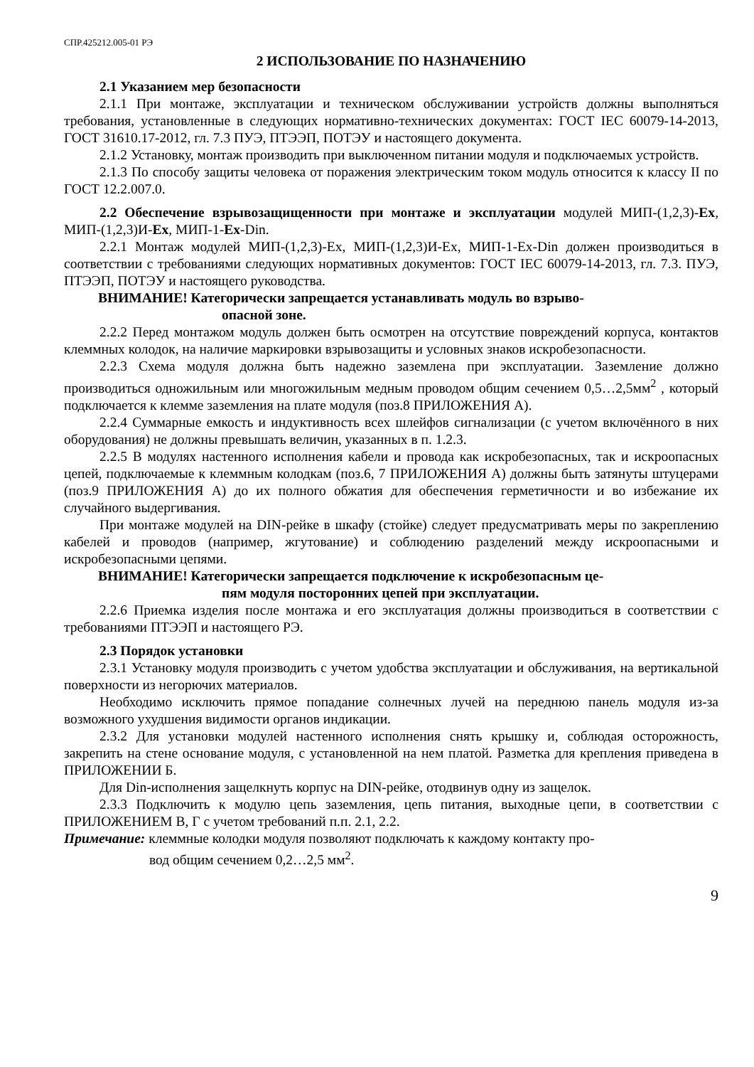СПР.425212.005-01 РЭ
2 ИСПОЛЬЗОВАНИЕ ПО НАЗНАЧЕНИЮ
2.1 Указанием мер безопасности
2.1.1 При монтаже, эксплуатации и техническом обслуживании устройств должны выполняться требования, установленные в следующих нормативно-технических документах: ГОСТ IEC 60079-14-2013, ГОСТ 31610.17-2012, гл. 7.3 ПУЭ, ПТЭЭП, ПОТЭУ и настоящего документа.
2.1.2 Установку, монтаж производить при выключенном питании модуля и подключаемых устройств.
2.1.3 По способу защиты человека от поражения электрическим током модуль относится к классу II по ГОСТ 12.2.007.0.
2.2 Обеспечение взрывозащищенности при монтаже и эксплуатации модулей МИП-(1,2,3)-Ex, МИП-(1,2,3)И-Ex, МИП-1-Ex-Din.
2.2.1 Монтаж модулей МИП-(1,2,3)-Ex, МИП-(1,2,3)И-Ex, МИП-1-Ex-Din должен производиться в соответствии с требованиями следующих нормативных документов: ГОСТ IEC 60079-14-2013, гл. 7.3. ПУЭ, ПТЭЭП, ПОТЭУ и настоящего руководства.
ВНИМАНИЕ! Категорически запрещается устанавливать модуль во взрыво-
опасной зоне.
2.2.2 Перед монтажом модуль должен быть осмотрен на отсутствие повреждений корпуса, контактов клеммных колодок, на наличие маркировки взрывозащиты и условных знаков искробезопасности.
2.2.3 Схема модуля должна быть надежно заземлена при эксплуатации. Заземление должно производиться одножильным или многожильным медным проводом общим сечением 0,5…2,5мм<sup>2</sup> , который подключается к клемме заземления на плате модуля (поз.8 ПРИЛОЖЕНИЯ А).
2.2.4 Суммарные емкость и индуктивность всех шлейфов сигнализации (с учетом включённого в них оборудования) не должны превышать величин, указанных в п. 1.2.3.
2.2.5 В модулях настенного исполнения кабели и провода как искробезопасных, так и искроопасных цепей, подключаемые к клеммным колодкам (поз.6, 7 ПРИЛОЖЕНИЯ А) должны быть затянуты штуцерами (поз.9 ПРИЛОЖЕНИЯ А) до их полного обжатия для обеспечения герметичности и во избежание их случайного выдергивания.
При монтаже модулей на DIN-рейке в шкафу (стойке) следует предусматривать меры по закреплению кабелей и проводов (например, жгутование) и соблюдению разделений между искроопасными и искробезопасными цепями.
ВНИМАНИЕ! Категорически запрещается подключение к искробезопасным це-
пям модуля посторонних цепей при эксплуатации.
2.2.6 Приемка изделия после монтажа и его эксплуатация должны производиться в соответствии с требованиями ПТЭЭП и настоящего РЭ.
2.3 Порядок установки
2.3.1 Установку модуля производить с учетом удобства эксплуатации и обслуживания, на вертикальной поверхности из негорючих материалов.
Необходимо исключить прямое попадание солнечных лучей на переднюю панель модуля из-за возможного ухудшения видимости органов индикации.
2.3.2 Для установки модулей настенного исполнения снять крышку и, соблюдая осторожность, закрепить на стене основание модуля, с установленной на нем платой. Разметка для крепления приведена в ПРИЛОЖЕНИИ Б.
Для Din-исполнения защелкнуть корпус на DIN-рейке, отодвинув одну из защелок.
2.3.3 Подключить к модулю цепь заземления, цепь питания, выходные цепи, в соответствии с ПРИЛОЖЕНИЕМ В, Г с учетом требований п.п. 2.1, 2.2.
Примечание: клеммные колодки модуля позволяют подключать к каждому контакту про-
вод общим сечением 0,2…2,5 мм<sup>2</sup>.
9